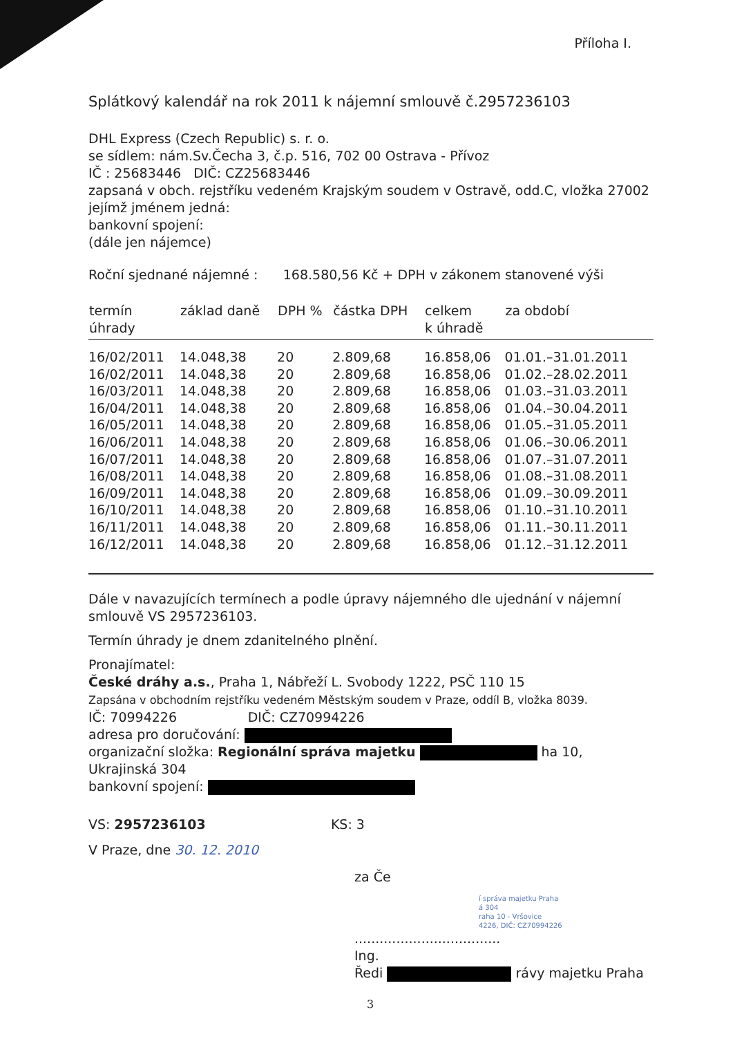Příloha I.
Splátkový kalendář na rok 2011 k nájemní smlouvě č.2957236103
DHL Express (Czech Republic) s. r. o.
se sídlem: nám.Sv.Čecha 3, č.p. 516, 702 00 Ostrava - Přívoz
IČ : 25683446 DIČ: CZ25683446
zapsaná v obch. rejstříku vedeném Krajským soudem v Ostravě, odd.C, vložka 27002
jejímž jménem jedná:
bankovní spojení:
(dále jen nájemce)
Roční sjednané nájemné : 168.580,56 Kč + DPH v zákonem stanovené výši
| termín úhrady | základ daně | DPH % | částka DPH | celkem k úhradě | za období |
| --- | --- | --- | --- | --- | --- |
| 16/02/2011 | 14.048,38 | 20 | 2.809,68 | 16.858,06 | 01.01.–31.01.2011 |
| 16/02/2011 | 14.048,38 | 20 | 2.809,68 | 16.858,06 | 01.02.–28.02.2011 |
| 16/03/2011 | 14.048,38 | 20 | 2.809,68 | 16.858,06 | 01.03.–31.03.2011 |
| 16/04/2011 | 14.048,38 | 20 | 2.809,68 | 16.858,06 | 01.04.–30.04.2011 |
| 16/05/2011 | 14.048,38 | 20 | 2.809,68 | 16.858,06 | 01.05.–31.05.2011 |
| 16/06/2011 | 14.048,38 | 20 | 2.809,68 | 16.858,06 | 01.06.–30.06.2011 |
| 16/07/2011 | 14.048,38 | 20 | 2.809,68 | 16.858,06 | 01.07.–31.07.2011 |
| 16/08/2011 | 14.048,38 | 20 | 2.809,68 | 16.858,06 | 01.08.–31.08.2011 |
| 16/09/2011 | 14.048,38 | 20 | 2.809,68 | 16.858,06 | 01.09.–30.09.2011 |
| 16/10/2011 | 14.048,38 | 20 | 2.809,68 | 16.858,06 | 01.10.–31.10.2011 |
| 16/11/2011 | 14.048,38 | 20 | 2.809,68 | 16.858,06 | 01.11.–30.11.2011 |
| 16/12/2011 | 14.048,38 | 20 | 2.809,68 | 16.858,06 | 01.12.–31.12.2011 |
Dále v navazujících termínech a podle úpravy nájemného dle ujednání v nájemní smlouvě VS 2957236103.
Termín úhrady je dnem zdanitelného plnění.
Pronajímatel:
České dráhy a.s., Praha 1, Nábřeží L. Svobody 1222, PSČ 110 15
Zapsána v obchodním rejstříku vedeném Městským soudem v Praze, oddíl B, vložka 8039.
IČ: 70994226 DIČ: CZ70994226
adresa pro doručování:
organizační složka: Regionální správa majetku ha 10, Ukrajinská 304
bankovní spojení:
VS: 2957236103 KS: 3
V Praze, dne 30. 12. 2010
za Če
í správa majetku Praha
á 304
raha 10 - Vršovice
4226, DIČ: CZ70994226
...................................
Ing.
Ředi rávy majetku Praha
3